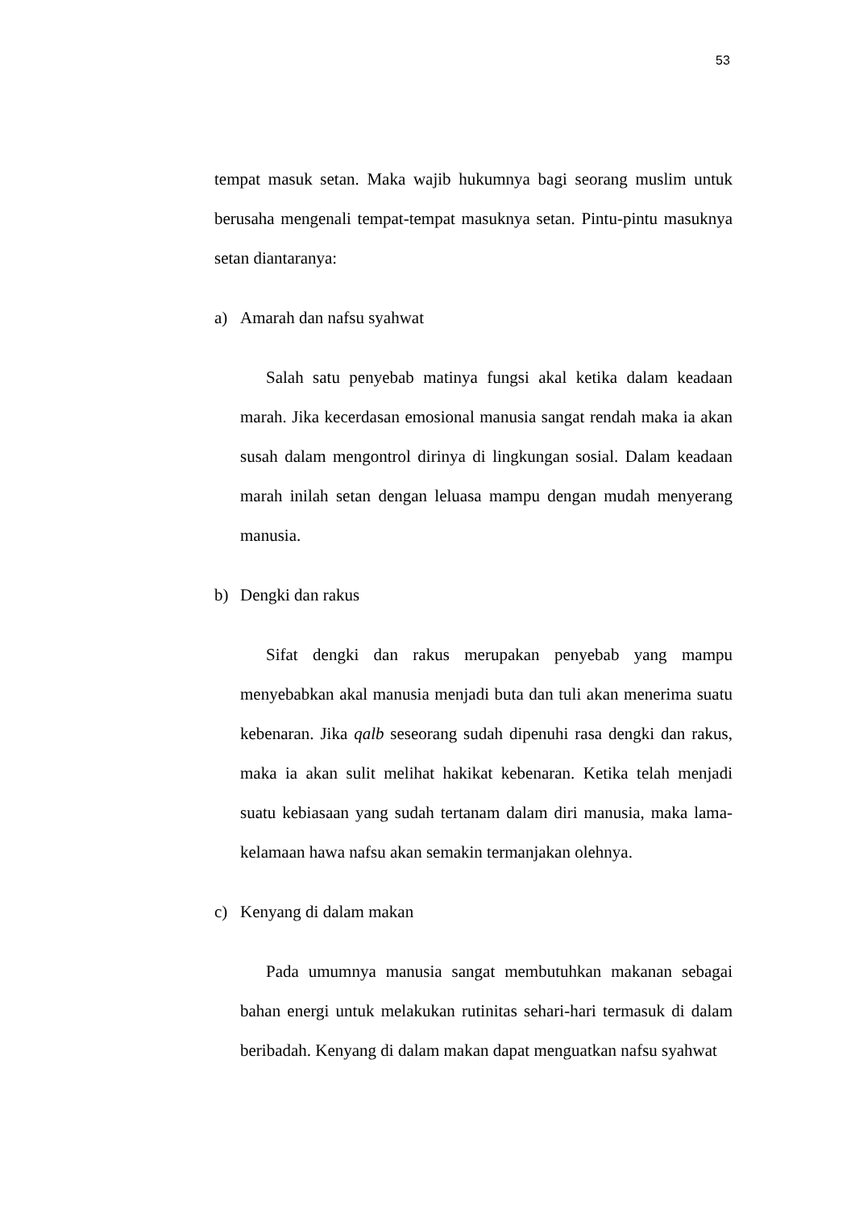53
tempat masuk setan. Maka wajib hukumnya bagi seorang muslim untuk berusaha mengenali tempat-tempat masuknya setan. Pintu-pintu masuknya setan diantaranya:
a) Amarah dan nafsu syahwat
Salah satu penyebab matinya fungsi akal ketika dalam keadaan marah. Jika kecerdasan emosional manusia sangat rendah maka ia akan susah dalam mengontrol dirinya di lingkungan sosial. Dalam keadaan marah inilah setan dengan leluasa mampu dengan mudah menyerang manusia.
b) Dengki dan rakus
Sifat dengki dan rakus merupakan penyebab yang mampu menyebabkan akal manusia menjadi buta dan tuli akan menerima suatu kebenaran. Jika qalb seseorang sudah dipenuhi rasa dengki dan rakus, maka ia akan sulit melihat hakikat kebenaran. Ketika telah menjadi suatu kebiasaan yang sudah tertanam dalam diri manusia, maka lama-kelamaan hawa nafsu akan semakin termanjakan olehnya.
c) Kenyang di dalam makan
Pada umumnya manusia sangat membutuhkan makanan sebagai bahan energi untuk melakukan rutinitas sehari-hari termasuk di dalam beribadah. Kenyang di dalam makan dapat menguatkan nafsu syahwat